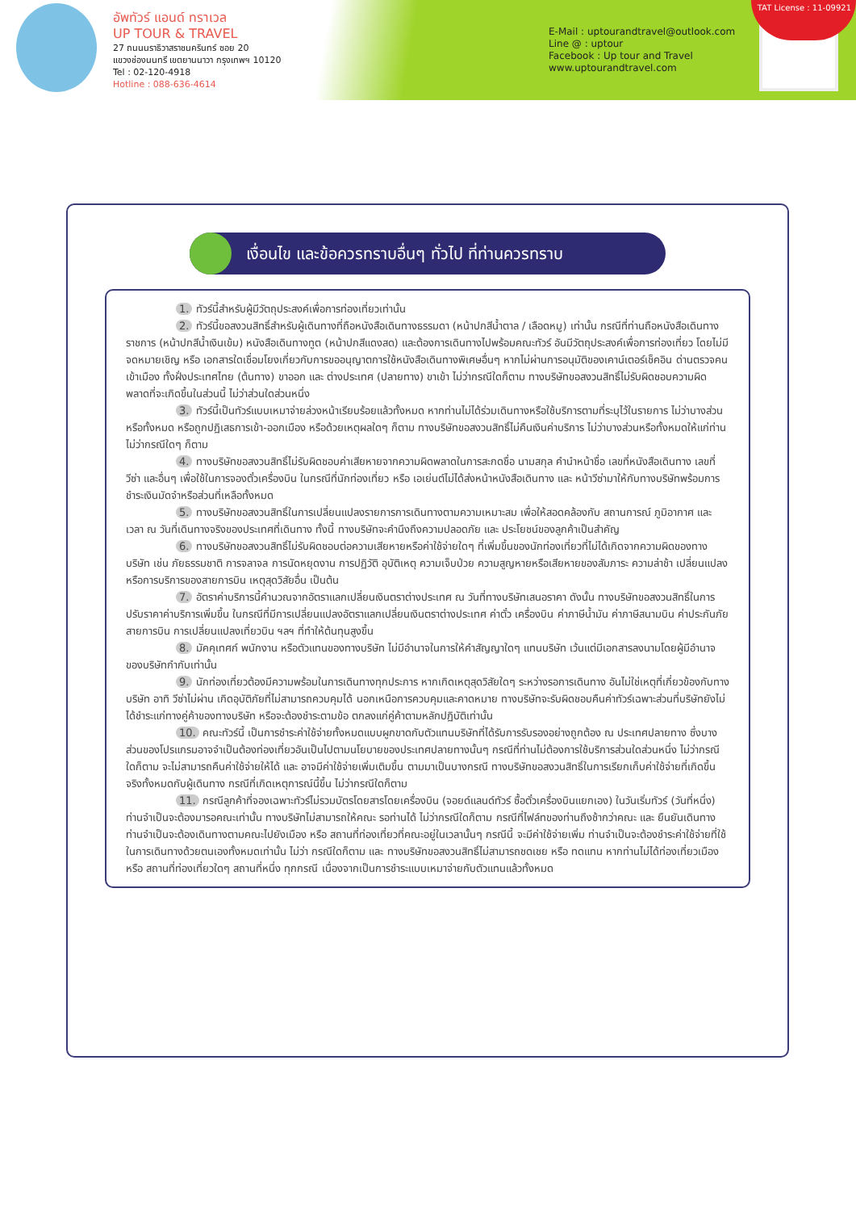อัพทัวร์ แอนด์ ทราเวล
UP TOUR & TRAVEL
27 ถนนนราธิวาสราชนครินทร์ ซอย 20
แขวงช่องนนทรี เขตยานนาวา กรุงเทพฯ 10120
Tel : 02-120-4918
Hotline : 088-636-4614
E-Mail : uptourandtravel@outlook.com
Line @ : uptour
Facebook : Up tour and Travel
www.uptourandtravel.com
TAT License : 11-09921
เงื่อนไข และข้อควรทราบอื่นๆ ทั่วไป ที่ท่านควรทราบ
1. ทัวร์นี้สำหรับผู้มีวัตถุประสงค์เพื่อการท่องเที่ยวเท่านั้น
2. ทัวร์นี้ขอสงวนสิทธิ์สำหรับผู้เดินทางที่ถือหนังสือเดินทางธรรมดา (หน้าปกสีน้ำตาล / เลือดหมู) เท่านั้น กรณีที่ท่านถือหนังสือเดินทางราชการ (หน้าปกสีน้ำเงินเข้ม) หนังสือเดินทางทูต (หน้าปกสีแดงสด) และต้องการเดินทางไปพร้อมคณะทัวร์ อันมีวัตถุประสงค์เพื่อการท่องเที่ยว โดยไม่มีจดหมายเชิญ หรือ เอกสารใดเชื่อมโยงเกี่ยวกับการขออนุญาตการใช้หนังสือเดินทางพิเศษอื่นๆ หากไม่ผ่านการอนุมัติของเคาน์เตอร์เช็คอิน ด่านตรวจคนเข้าเมือง ทั้งฝั่งประเทศไทย (ต้นทาง) ขาออก และ ต่างประเทศ (ปลายทาง) ขาเข้า ไม่ว่ากรณีใดก็ตาม ทางบริษัทขอสงวนสิทธิ์ไม่รับผิดชอบความผิดพลาดที่จะเกิดขึ้นในส่วนนี้ ไม่ว่าส่วนใดส่วนหนึ่ง
3. ทัวร์นี้เป็นทัวร์แบบเหมาจ่ายล่วงหน้าเรียบร้อยแล้วทั้งหมด หากท่านไม่ได้ร่วมเดินทางหรือใช้บริการตามที่ระบุไว้ในรายการ ไม่ว่าบางส่วนหรือทั้งหมด หรือถูกปฏิเสธการเข้า-ออกเมือง หรือด้วยเหตุผลใดๆ ก็ตาม ทางบริษัทขอสงวนสิทธิ์ไม่คืนเงินค่าบริการ ไม่ว่าบางส่วนหรือทั้งหมดให้แก่ท่านไม่ว่ากรณีใดๆ ก็ตาม
4. ทางบริษัทขอสงวนสิทธิ์ไม่รับผิดชอบค่าเสียหายจากความผิดพลาดในการสะกดชื่อ นามสกุล คำนำหน้าชื่อ เลขที่หนังสือเดินทาง เลขที่วีซ่า และอื่นๆ เพื่อใช้ในการจองตั๋วเครื่องบิน ในกรณีที่นักท่องเที่ยว หรือ เอเย่นต์ไม่ได้ส่งหน้าหนังสือเดินทาง และ หน้าวีซ่ามาให้กับทางบริษัทพร้อมการชำระเงินมัดจำหรือส่วนที่เหลือทั้งหมด
5. ทางบริษัทขอสงวนสิทธิ์ในการเปลี่ยนแปลงรายการการเดินทางตามความเหมาะสม เพื่อให้สอดคล้องกับ สถานการณ์ ภูมิอากาศ และเวลา ณ วันที่เดินทางจริงของประเทศที่เดินทาง ทั้งนี้ ทางบริษัทจะคำนึงถึงความปลอดภัย และ ประโยชน์ของลูกค้าเป็นสำคัญ
6. ทางบริษัทขอสงวนสิทธิ์ไม่รับผิดชอบต่อความเสียหายหรือค่าใช้จ่ายใดๆ ที่เพิ่มขึ้นของนักท่องเที่ยวที่ไม่ได้เกิดจากความผิดของทางบริษัท เช่น ภัยธรรมชาติ การจลาจล การนัดหยุดงาน การปฏิวัติ อุบัติเหตุ ความเจ็บป่วย ความสูญหายหรือเสียหายของสัมภาระ ความล่าช้า เปลี่ยนแปลง หรือการบริการของสายการบิน เหตุสุดวิสัยอื่น เป็นต้น
7. อัตราค่าบริการนี้คำนวณจากอัตราแลกเปลี่ยนเงินตราต่างประเทศ ณ วันที่ทางบริษัทเสนอราคา ดังนั้น ทางบริษัทขอสงวนสิทธิ์ในการปรับราคาค่าบริการเพิ่มขึ้น ในกรณีที่มีการเปลี่ยนแปลงอัตราแลกเปลี่ยนเงินตราต่างประเทศ ค่าตั๋ว เครื่องบิน ค่าภาษีน้ำมัน ค่าภาษีสนามบิน ค่าประกันภัยสายการบิน การเปลี่ยนแปลงเที่ยวบิน ฯลฯ ที่ทำให้ต้นทุนสูงขึ้น
8. มัคคุเทศก์ พนักงาน หรือตัวแทนของทางบริษัท ไม่มีอำนาจในการให้คำสัญญาใดๆ แทนบริษัท เว้นแต่มีเอกสารลงนามโดยผู้มีอำนาจของบริษัทกำกับเท่านั้น
9. นักท่องเที่ยวต้องมีความพร้อมในการเดินทางทุกประการ หากเกิดเหตุสุดวิสัยใดๆ ระหว่างรอการเดินทาง อันไม่ใช่เหตุที่เกี่ยวข้องกับทางบริษัท อาทิ วีซ่าไม่ผ่าน เกิดอุบัติภัยที่ไม่สามารถควบคุมได้ นอกเหนือการควบคุมและคาดหมาย ทางบริษัทจะรับผิดชอบคืนค่าทัวร์เฉพาะส่วนที่บริษัทยังไม่ได้ชำระแก่ทางคู่ค้าของทางบริษัท หรือจะต้องชำระตามข้อ ตกลงแก่คู่ค้าตามหลักปฏิบัติเท่านั้น
10. คณะทัวร์นี้ เป็นการชำระค่าใช้จ่ายทั้งหมดแบบผูกขาดกับตัวแทนบริษัทที่ได้รับการรับรองอย่างถูกต้อง ณ ประเทศปลายทาง ซึ่งบางส่วนของโปรแกรมอาจจำเป็นต้องท่องเที่ยวอันเป็นไปตามนโยบายของประเทศปลายทางนั้นๆ กรณีที่ท่านไม่ต้องการใช้บริการส่วนใดส่วนหนึ่ง ไม่ว่ากรณีใดก็ตาม จะไม่สามารถคืนค่าใช้จ่ายให้ได้ และ อาจมีค่าใช้จ่ายเพิ่มเติมขึ้น ตามมาเป็นบางกรณี ทางบริษัทขอสงวนสิทธิ์ในการเรียกเก็บค่าใช้จ่ายที่เกิดขึ้นจริงทั้งหมดกับผู้เดินทาง กรณีที่เกิดเหตุการณ์นี้ขึ้น ไม่ว่ากรณีใดก็ตาม
11. กรณีลูกค้าที่จองเฉพาะทัวร์ไม่รวมบัตรโดยสารโดยเครื่องบิน (จอยด์แลนด์ทัวร์ ซื้อตั๋วเครื่องบินแยกเอง) ในวันเริ่มทัวร์ (วันที่หนึ่ง) ท่านจำเป็นจะต้องมารอคณะเท่านั้น ทางบริษัทไม่สามารถให้คณะ รอท่านได้ ไม่ว่ากรณีใดก็ตาม กรณีที่ไฟล์ทของท่านถึงช้ากว่าคณะ และ ยืนยันเดินทาง ท่านจำเป็นจะต้องเดินทางตามคณะไปยังเมือง หรือ สถานที่ท่องเที่ยวที่คณะอยู่ในเวลานั้นๆ กรณีนี้ จะมีค่าใช้จ่ายเพิ่ม ท่านจำเป็นจะต้องชำระค่าใช้จ่ายที่ใช้ในการเดินทางด้วยตนเองทั้งหมดเท่านั้น ไม่ว่า กรณีใดก็ตาม และ ทางบริษัทขอสงวนสิทธิ์ไม่สามารถชดเชย หรือ ทดแทน หากท่านไม่ได้ท่องเที่ยวเมือง หรือ สถานที่ท่องเที่ยวใดๆ สถานที่หนึ่ง ทุกกรณี เนื่องจากเป็นการชำระแบบเหมาจ่ายกับตัวแทนแล้วทั้งหมด